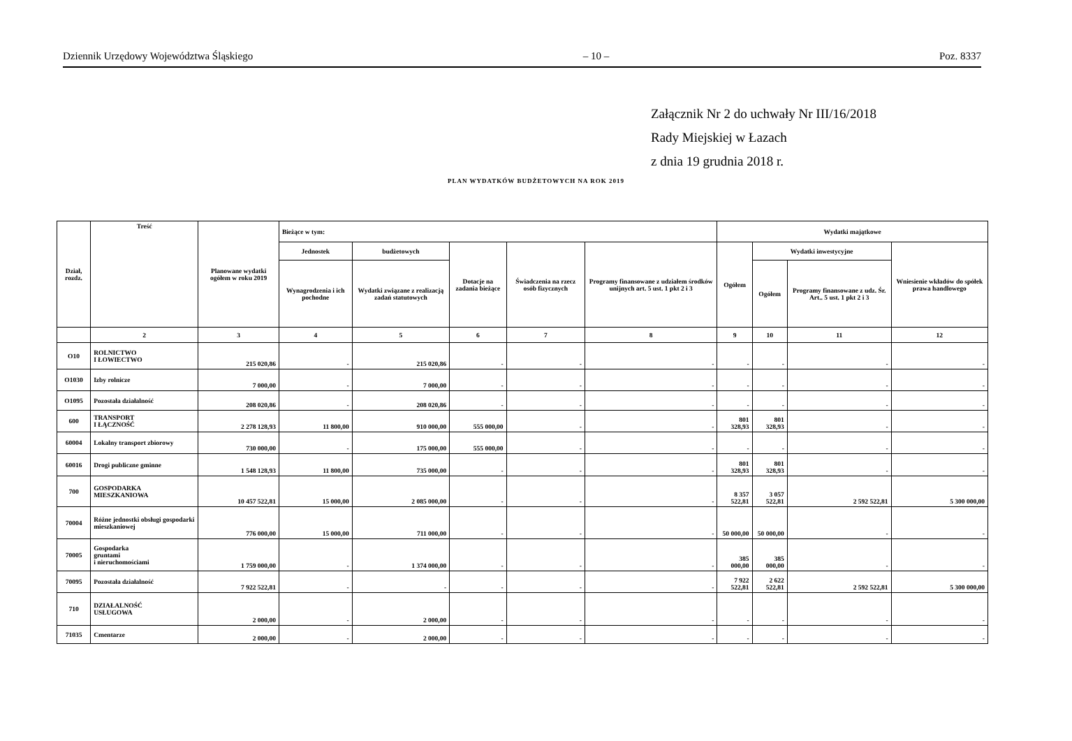Dziennik Urzędowy Województwa Śląskiego – 10 – Poz. 8337
Załącznik Nr 2 do uchwały Nr III/16/2018
Rady Miejskiej w Łazach
z dnia 19 grudnia 2018 r.
PLAN WYDATKÓW BUDŻETOWYCH NA ROK 2019
| Dział, rozdz. | Treść | Planowane wydatki ogółem w roku 2019 | Bieżące w tym: | | | | | Wydatki majątkowe | | | |
| --- | --- | --- | --- | --- | --- | --- | --- | --- | --- | --- | --- |
| | | | Jednostek | budżetowych | Dotacje na zadania bieżące | Świadczenia na rzecz osób fizycznych | Programy finansowane z udziałem środków unijnych art. 5 ust. 1 pkt 2 i 3 | Ogółem | Wydatki inwestycyjne | | Wniesienie wkładów do spółek prawa handlowego |
| | | | Wynagrodzenia i ich pochodne | Wydatki związane z realizacją zadań statutowych | | | | | Ogółem | Programy finansowane z udz. Śr. Art.. 5 ust. 1 pkt 2 i 3 | |
| | 2 | 3 | 4 | 5 | 6 | 7 | 8 | 9 | 10 | 11 | 12 |
| O10 | ROLNICTWO I ŁOWIECTWO | 215 020,86 | - | 215 020,86 | - | - | - | - | - | - | - |
| O1030 | Izby rolnicze | 7 000,00 | - | 7 000,00 | - | - | - | - | - | - | - |
| O1095 | Pozostała działalność | 208 020,86 | - | 208 020,86 | - | - | - | - | - | - | - |
| 600 | TRANSPORT I ŁĄCZNOŚĆ | 2 278 128,93 | 11 800,00 | 910 000,00 | 555 000,00 | - | - | 801 328,93 | 801 328,93 | - | - |
| 60004 | Lokalny transport zbiorowy | 730 000,00 | - | 175 000,00 | 555 000,00 | - | - | - | - | - | - |
| 60016 | Drogi publiczne gminne | 1 548 128,93 | 11 800,00 | 735 000,00 | - | - | - | 801 328,93 | 801 328,93 | - | - |
| 700 | GOSPODARKA MIESZKANIOWA | 10 457 522,81 | 15 000,00 | 2 085 000,00 | - | - | - | 8 357 522,81 | 3 057 522,81 | 2 592 522,81 | 5 300 000,00 |
| 70004 | Różne jednostki obsługi gospodarki mieszkaniowej | 776 000,00 | 15 000,00 | 711 000,00 | - | - | - | 50 000,00 | 50 000,00 | - | - |
| 70005 | Gospodarka gruntami i nieruchomościami | 1 759 000,00 | - | 1 374 000,00 | - | - | - | 385 000,00 | 385 000,00 | - | - |
| 70095 | Pozostała działalność | 7 922 522,81 | - | - | - | - | - | 7 922 522,81 | 2 622 522,81 | 2 592 522,81 | 5 300 000,00 |
| 710 | DZIAŁALNOŚĆ USŁUGOWA | 2 000,00 | - | 2 000,00 | - | - | - | - | - | - | - |
| 71035 | Cmentarze | 2 000,00 | - | 2 000,00 | - | - | - | - | - | - | - |